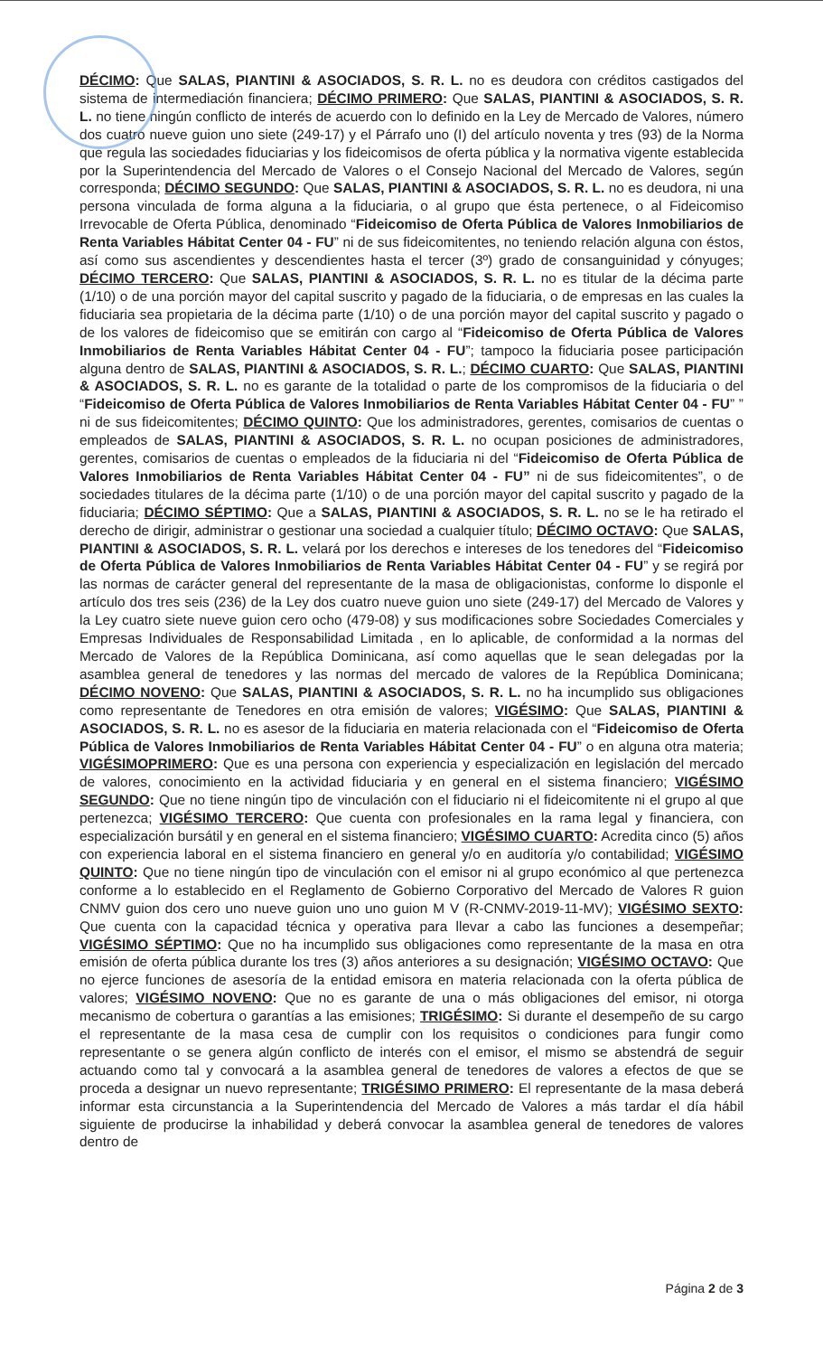DÉCIMO: Que SALAS, PIANTINI & ASOCIADOS, S. R. L. no es deudora con créditos castigados del sistema de intermediación financiera; DÉCIMO PRIMERO: Que SALAS, PIANTINI & ASOCIADOS, S. R. L. no tiene ningún conflicto de interés de acuerdo con lo definido en la Ley de Mercado de Valores, número dos cuatro nueve guion uno siete (249-17) y el Párrafo uno (I) del artículo noventa y tres (93) de la Norma que regula las sociedades fiduciarias y los fideicomisos de oferta pública y la normativa vigente establecida por la Superintendencia del Mercado de Valores o el Consejo Nacional del Mercado de Valores, según corresponda; DÉCIMO SEGUNDO: Que SALAS, PIANTINI & ASOCIADOS, S. R. L. no es deudora, ni una persona vinculada de forma alguna a la fiduciaria, o al grupo que ésta pertenece, o al Fideicomiso Irrevocable de Oferta Pública, denominado “Fideicomiso de Oferta Pública de Valores Inmobiliarios de Renta Variables Hábitat Center 04 - FU” ni de sus fideicomitentes, no teniendo relación alguna con éstos, así como sus ascendientes y descendientes hasta el tercer (3º) grado de consanguinidad y cónyuges; DÉCIMO TERCERO: Que SALAS, PIANTINI & ASOCIADOS, S. R. L. no es titular de la décima parte (1/10) o de una porción mayor del capital suscrito y pagado de la fiduciaria, o de empresas en las cuales la fiduciaria sea propietaria de la décima parte (1/10) o de una porción mayor del capital suscrito y pagado o de los valores de fideicomiso que se emitirán con cargo al “Fideicomiso de Oferta Pública de Valores Inmobiliarios de Renta Variables Hábitat Center 04 - FU”; tampoco la fiduciaria posee participación alguna dentro de SALAS, PIANTINI & ASOCIADOS, S. R. L.; DÉCIMO CUARTO: Que SALAS, PIANTINI & ASOCIADOS, S. R. L. no es garante de la totalidad o parte de los compromisos de la fiduciaria o del “Fideicomiso de Oferta Pública de Valores Inmobiliarios de Renta Variables Hábitat Center 04 - FU” ” ni de sus fideicomitentes; DÉCIMO QUINTO: Que los administradores, gerentes, comisarios de cuentas o empleados de SALAS, PIANTINI & ASOCIADOS, S. R. L. no ocupan posiciones de administradores, gerentes, comisarios de cuentas o empleados de la fiduciaria ni del “Fideicomiso de Oferta Pública de Valores Inmobiliarios de Renta Variables Hábitat Center 04 - FU” ni de sus fideicomitentes”, o de sociedades titulares de la décima parte (1/10) o de una porción mayor del capital suscrito y pagado de la fiduciaria; DÉCIMO SÉPTIMO: Que a SALAS, PIANTINI & ASOCIADOS, S. R. L. no se le ha retirado el derecho de dirigir, administrar o gestionar una sociedad a cualquier título; DÉCIMO OCTAVO: Que SALAS, PIANTINI & ASOCIADOS, S. R. L. velará por los derechos e intereses de los tenedores del “Fideicomiso de Oferta Pública de Valores Inmobiliarios de Renta Variables Hábitat Center 04 - FU” y se regirá por las normas de carácter general del representante de la masa de obligacionistas, conforme lo disponle el artículo dos tres seis (236) de la Ley dos cuatro nueve guion uno siete (249-17) del Mercado de Valores y la Ley cuatro siete nueve guion cero ocho (479-08) y sus modificaciones sobre Sociedades Comerciales y Empresas Individuales de Responsabilidad Limitada , en lo aplicable, de conformidad a la normas del Mercado de Valores de la República Dominicana, así como aquellas que le sean delegadas por la asamblea general de tenedores y las normas del mercado de valores de la República Dominicana; DÉCIMO NOVENO: Que SALAS, PIANTINI & ASOCIADOS, S. R. L. no ha incumplido sus obligaciones como representante de Tenedores en otra emisión de valores; VIGÉSIMO: Que SALAS, PIANTINI & ASOCIADOS, S. R. L. no es asesor de la fiduciaria en materia relacionada con el “Fideicomiso de Oferta Pública de Valores Inmobiliarios de Renta Variables Hábitat Center 04 - FU” o en alguna otra materia; VIGÉSIMOPRIMERO: Que es una persona con experiencia y especialización en legislación del mercado de valores, conocimiento en la actividad fiduciaria y en general en el sistema financiero; VIGÉSIMO SEGUNDO: Que no tiene ningún tipo de vinculación con el fiduciario ni el fideicomitente ni el grupo al que pertenezca; VIGÉSIMO TERCERO: Que cuenta con profesionales en la rama legal y financiera, con especialización bursátil y en general en el sistema financiero; VIGÉSIMO CUARTO: Acredita cinco (5) años con experiencia laboral en el sistema financiero en general y/o en auditoría y/o contabilidad; VIGÉSIMO QUINTO: Que no tiene ningún tipo de vinculación con el emisor ni al grupo económico al que pertenezca conforme a lo establecido en el Reglamento de Gobierno Corporativo del Mercado de Valores R guion CNMV guion dos cero uno nueve guion uno uno guion M V (R-CNMV-2019-11-MV); VIGÉSIMO SEXTO: Que cuenta con la capacidad técnica y operativa para llevar a cabo las funciones a desempeñar; VIGÉSIMO SÉPTIMO: Que no ha incumplido sus obligaciones como representante de la masa en otra emisión de oferta pública durante los tres (3) años anteriores a su designación; VIGÉSIMO OCTAVO: Que no ejerce funciones de asesoría de la entidad emisora en materia relacionada con la oferta pública de valores; VIGÉSIMO NOVENO: Que no es garante de una o más obligaciones del emisor, ni otorga mecanismo de cobertura o garantías a las emisiones; TRIGÉSIMO: Si durante el desempeño de su cargo el representante de la masa cesa de cumplir con los requisitos o condiciones para fungir como representante o se genera algún conflicto de interés con el emisor, el mismo se abstendrá de seguir actuando como tal y convocará a la asamblea general de tenedores de valores a efectos de que se proceda a designar un nuevo representante; TRIGÉSIMO PRIMERO: El representante de la masa deberá informar esta circunstancia a la Superintendencia del Mercado de Valores a más tardar el día hábil siguiente de producirse la inhabilidad y deberá convocar la asamblea general de tenedores de valores dentro de
Página 2 de 3